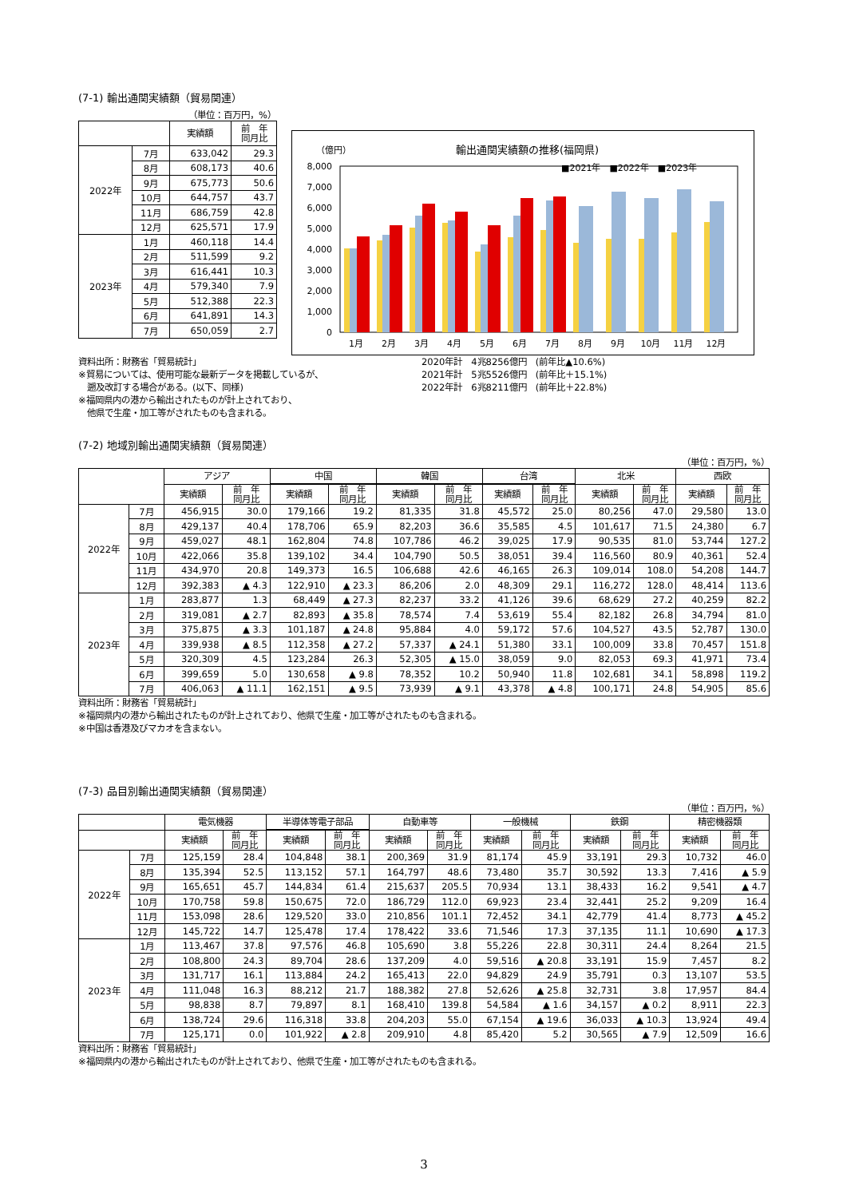(7-1) 輸出通関実績額（貿易関連）
（単位：百万円，%）
| | | 実績額 | 前 年 同月比 |
| --- | --- | --- | --- |
| 2022年 | 7月 | 633,042 | 29.3 |
| | 8月 | 608,173 | 40.6 |
| | 9月 | 675,773 | 50.6 |
| | 10月 | 644,757 | 43.7 |
| | 11月 | 686,759 | 42.8 |
| | 12月 | 625,571 | 17.9 |
| 2023年 | 1月 | 460,118 | 14.4 |
| | 2月 | 511,599 | 9.2 |
| | 3月 | 616,441 | 10.3 |
| | 4月 | 579,340 | 7.9 |
| | 5月 | 512,388 | 22.3 |
| | 6月 | 641,891 | 14.3 |
| | 7月 | 650,059 | 2.7 |
（億円）
輸出通関実績額の推移(福岡県)
■2021年　■2022年　■2023年
8,000
7,000
6,000
5,000
4,000
3,000
2,000
1,000
0
1月
2月
3月
4月
5月
6月
7月
8月
9月
10月
11月
12月
資料出所：財務省「貿易統計」
※貿易については、使用可能な最新データを掲載しているが、
　遡及改訂する場合がある。(以下、同様)
※福岡県内の港から輸出されたものが計上されており、
　他県で生産・加工等がされたものも含まれる。
2020年計　4兆8256億円　(前年比▲10.6%)
2021年計　5兆5526億円　(前年比＋15.1%)
2022年計　6兆8211億円　(前年比＋22.8%)
(7-2) 地域別輸出通関実績額（貿易関連）
（単位：百万円，%）
| | | アジア | | 中国 | | 韓国 | | 台湾 | | 北米 | | 西欧 | |
| --- | --- | --- | --- | --- | --- | --- | --- | --- | --- | --- | --- | --- | --- |
| | | 実績額 | 前 年 同月比 | 実績額 | 前 年 同月比 | 実績額 | 前 年 同月比 | 実績額 | 前 年 同月比 | 実績額 | 前 年 同月比 | 実績額 | 前 年 同月比 |
| 2022年 | 7月 | 456,915 | 30.0 | 179,166 | 19.2 | 81,335 | 31.8 | 45,572 | 25.0 | 80,256 | 47.0 | 29,580 | 13.0 |
| | 8月 | 429,137 | 40.4 | 178,706 | 65.9 | 82,203 | 36.6 | 35,585 | 4.5 | 101,617 | 71.5 | 24,380 | 6.7 |
| | 9月 | 459,027 | 48.1 | 162,804 | 74.8 | 107,786 | 46.2 | 39,025 | 17.9 | 90,535 | 81.0 | 53,744 | 127.2 |
| | 10月 | 422,066 | 35.8 | 139,102 | 34.4 | 104,790 | 50.5 | 38,051 | 39.4 | 116,560 | 80.9 | 40,361 | 52.4 |
| | 11月 | 434,970 | 20.8 | 149,373 | 16.5 | 106,688 | 42.6 | 46,165 | 26.3 | 109,014 | 108.0 | 54,208 | 144.7 |
| | 12月 | 392,383 | ▲ 4.3 | 122,910 | ▲ 23.3 | 86,206 | 2.0 | 48,309 | 29.1 | 116,272 | 128.0 | 48,414 | 113.6 |
| 2023年 | 1月 | 283,877 | 1.3 | 68,449 | ▲ 27.3 | 82,237 | 33.2 | 41,126 | 39.6 | 68,629 | 27.2 | 40,259 | 82.2 |
| | 2月 | 319,081 | ▲ 2.7 | 82,893 | ▲ 35.8 | 78,574 | 7.4 | 53,619 | 55.4 | 82,182 | 26.8 | 34,794 | 81.0 |
| | 3月 | 375,875 | ▲ 3.3 | 101,187 | ▲ 24.8 | 95,884 | 4.0 | 59,172 | 57.6 | 104,527 | 43.5 | 52,787 | 130.0 |
| | 4月 | 339,938 | ▲ 8.5 | 112,358 | ▲ 27.2 | 57,337 | ▲ 24.1 | 51,380 | 33.1 | 100,009 | 33.8 | 70,457 | 151.8 |
| | 5月 | 320,309 | 4.5 | 123,284 | 26.3 | 52,305 | ▲ 15.0 | 38,059 | 9.0 | 82,053 | 69.3 | 41,971 | 73.4 |
| | 6月 | 399,659 | 5.0 | 130,658 | ▲ 9.8 | 78,352 | 10.2 | 50,940 | 11.8 | 102,681 | 34.1 | 58,898 | 119.2 |
| | 7月 | 406,063 | ▲ 11.1 | 162,151 | ▲ 9.5 | 73,939 | ▲ 9.1 | 43,378 | ▲ 4.8 | 100,171 | 24.8 | 54,905 | 85.6 |
資料出所：財務省「貿易統計」
※福岡県内の港から輸出されたものが計上されており、他県で生産・加工等がされたものも含まれる。
※中国は香港及びマカオを含まない。
(7-3) 品目別輸出通関実績額（貿易関連）
（単位：百万円，%）
| | | 電気機器 | | 半導体等電子部品 | | 自動車等 | | 一般機械 | | 鉄鋼 | | 精密機器類 | |
| --- | --- | --- | --- | --- | --- | --- | --- | --- | --- | --- | --- | --- | --- |
| | | 実績額 | 前 年 同月比 | 実績額 | 前 年 同月比 | 実績額 | 前 年 同月比 | 実績額 | 前 年 同月比 | 実績額 | 前 年 同月比 | 実績額 | 前 年 同月比 |
| 2022年 | 7月 | 125,159 | 28.4 | 104,848 | 38.1 | 200,369 | 31.9 | 81,174 | 45.9 | 33,191 | 29.3 | 10,732 | 46.0 |
| | 8月 | 135,394 | 52.5 | 113,152 | 57.1 | 164,797 | 48.6 | 73,480 | 35.7 | 30,592 | 13.3 | 7,416 | ▲ 5.9 |
| | 9月 | 165,651 | 45.7 | 144,834 | 61.4 | 215,637 | 205.5 | 70,934 | 13.1 | 38,433 | 16.2 | 9,541 | ▲ 4.7 |
| | 10月 | 170,758 | 59.8 | 150,675 | 72.0 | 186,729 | 112.0 | 69,923 | 23.4 | 32,441 | 25.2 | 9,209 | 16.4 |
| | 11月 | 153,098 | 28.6 | 129,520 | 33.0 | 210,856 | 101.1 | 72,452 | 34.1 | 42,779 | 41.4 | 8,773 | ▲ 45.2 |
| | 12月 | 145,722 | 14.7 | 125,478 | 17.4 | 178,422 | 33.6 | 71,546 | 17.3 | 37,135 | 11.1 | 10,690 | ▲ 17.3 |
| 2023年 | 1月 | 113,467 | 37.8 | 97,576 | 46.8 | 105,690 | 3.8 | 55,226 | 22.8 | 30,311 | 24.4 | 8,264 | 21.5 |
| | 2月 | 108,800 | 24.3 | 89,704 | 28.6 | 137,209 | 4.0 | 59,516 | ▲ 20.8 | 33,191 | 15.9 | 7,457 | 8.2 |
| | 3月 | 131,717 | 16.1 | 113,884 | 24.2 | 165,413 | 22.0 | 94,829 | 24.9 | 35,791 | 0.3 | 13,107 | 53.5 |
| | 4月 | 111,048 | 16.3 | 88,212 | 21.7 | 188,382 | 27.8 | 52,626 | ▲ 25.8 | 32,731 | 3.8 | 17,957 | 84.4 |
| | 5月 | 98,838 | 8.7 | 79,897 | 8.1 | 168,410 | 139.8 | 54,584 | ▲ 1.6 | 34,157 | ▲ 0.2 | 8,911 | 22.3 |
| | 6月 | 138,724 | 29.6 | 116,318 | 33.8 | 204,203 | 55.0 | 67,154 | ▲ 19.6 | 36,033 | ▲ 10.3 | 13,924 | 49.4 |
| | 7月 | 125,171 | 0.0 | 101,922 | ▲ 2.8 | 209,910 | 4.8 | 85,420 | 5.2 | 30,565 | ▲ 7.9 | 12,509 | 16.6 |
資料出所：財務省「貿易統計」
※福岡県内の港から輸出されたものが計上されており、他県で生産・加工等がされたものも含まれる。
3